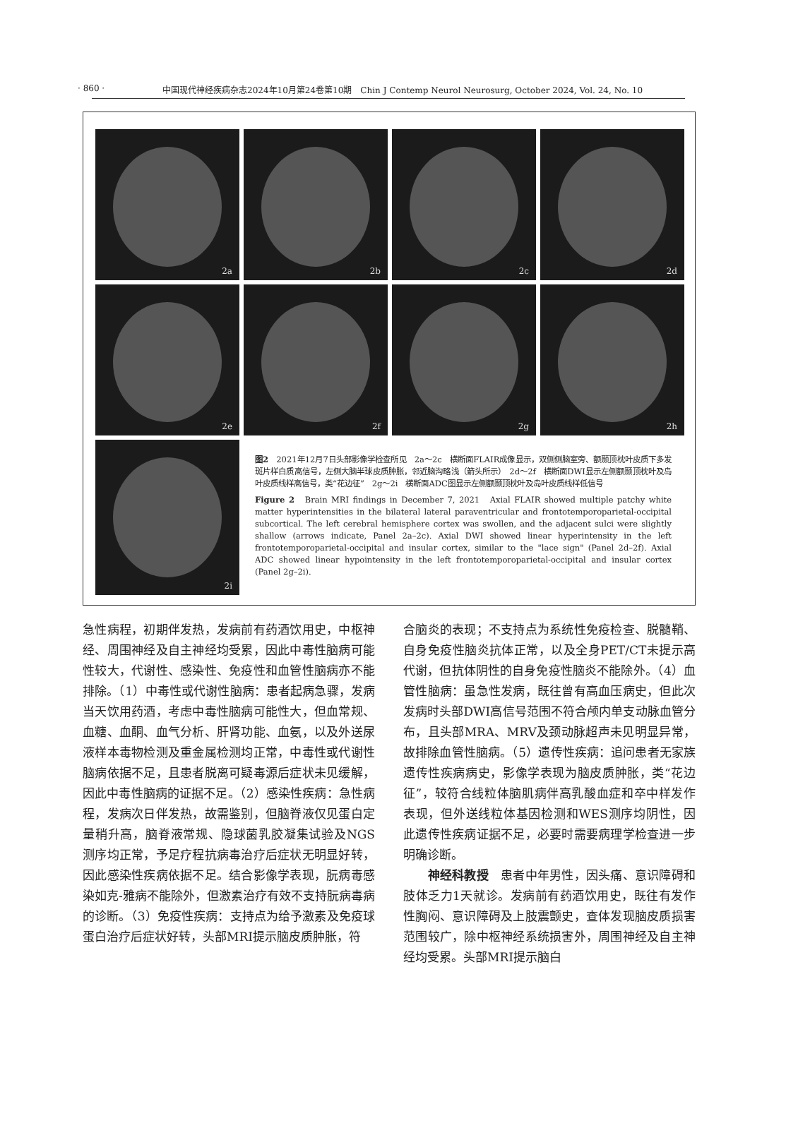· 860 · 中国现代神经疾病杂志2024年10月第24卷第10期　Chin J Contemp Neurol Neurosurg, October 2024, Vol. 24, No. 10
2a
2b
2c
2d
2e
2f
2g
2h
2i
图2　2021年12月7日头部影像学检查所见　2a～2c　横断面FLAIR成像显示，双侧侧脑室旁、额颞顶枕叶皮质下多发斑片样白质高信号，左侧大脑半球皮质肿胀，邻近脑沟略浅（箭头所示）　2d～2f　横断面DWI显示左侧额颞顶枕叶及岛叶皮质线样高信号，类“花边征”　2g～2i　横断面ADC图显示左侧额颞顶枕叶及岛叶皮质线样低信号
Figure 2　Brain MRI findings in December 7, 2021　Axial FLAIR showed multiple patchy white matter hyperintensities in the bilateral lateral paraventricular and frontotemporoparietal-occipital subcortical. The left cerebral hemisphere cortex was swollen, and the adjacent sulci were slightly shallow (arrows indicate, Panel 2a–2c). Axial DWI showed linear hyperintensity in the left frontotemporoparietal-occipital and insular cortex, similar to the "lace sign" (Panel 2d–2f). Axial ADC showed linear hypointensity in the left frontotemporoparietal-occipital and insular cortex (Panel 2g–2i).
急性病程，初期伴发热，发病前有药酒饮用史，中枢神经、周围神经及自主神经均受累，因此中毒性脑病可能性较大，代谢性、感染性、免疫性和血管性脑病亦不能排除。（1）中毒性或代谢性脑病：患者起病急骤，发病当天饮用药酒，考虑中毒性脑病可能性大，但血常规、血糖、血酮、血气分析、肝肾功能、血氨，以及外送尿液样本毒物检测及重金属检测均正常，中毒性或代谢性脑病依据不足，且患者脱离可疑毒源后症状未见缓解，因此中毒性脑病的证据不足。（2）感染性疾病：急性病程，发病次日伴发热，故需鉴别，但脑脊液仅见蛋白定量稍升高，脑脊液常规、隐球菌乳胶凝集试验及NGS测序均正常，予足疗程抗病毒治疗后症状无明显好转，因此感染性疾病依据不足。结合影像学表现，朊病毒感染如克-雅病不能除外，但激素治疗有效不支持朊病毒病的诊断。（3）免疫性疾病：支持点为给予激素及免疫球蛋白治疗后症状好转，头部MRI提示脑皮质肿胀，符
合脑炎的表现；不支持点为系统性免疫检查、脱髓鞘、自身免疫性脑炎抗体正常，以及全身PET/CT未提示高代谢，但抗体阴性的自身免疫性脑炎不能除外。（4）血管性脑病：虽急性发病，既往曾有高血压病史，但此次发病时头部DWI高信号范围不符合颅内单支动脉血管分布，且头部MRA、MRV及颈动脉超声未见明显异常，故排除血管性脑病。（5）遗传性疾病：追问患者无家族遗传性疾病病史，影像学表现为脑皮质肿胀，类“花边征”，较符合线粒体脑肌病伴高乳酸血症和卒中样发作表现，但外送线粒体基因检测和WES测序均阴性，因此遗传性疾病证据不足，必要时需要病理学检查进一步明确诊断。
　　神经科教授　患者中年男性，因头痛、意识障碍和肢体乏力1天就诊。发病前有药酒饮用史，既往有发作性胸闷、意识障碍及上肢震颤史，查体发现脑皮质损害范围较广，除中枢神经系统损害外，周围神经及自主神经均受累。头部MRI提示脑白